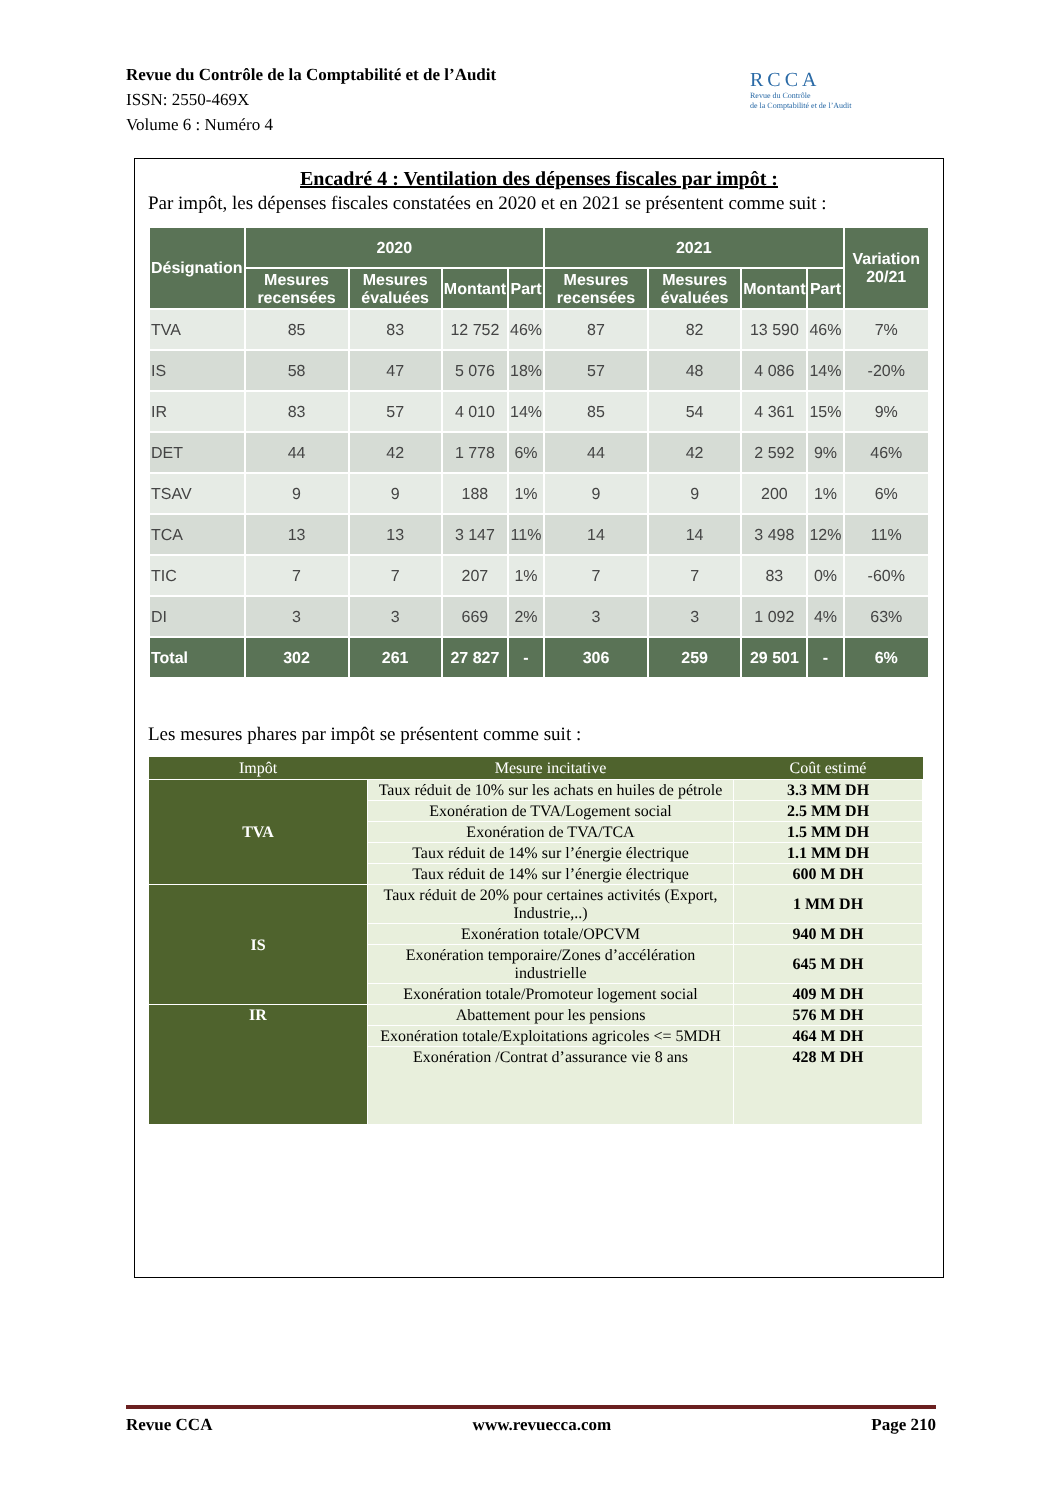Revue du Contrôle de la Comptabilité et de l’Audit
ISSN: 2550-469X
Volume 6 : Numéro 4
RCCA
Revue du Contrôle
de la Comptabilité et de l’Audit
Encadré 4 : Ventilation des dépenses fiscales par impôt :
Par impôt, les dépenses fiscales constatées en 2020 et en 2021 se présentent comme suit :
| Désignation | 2020 | | | | 2021 | | | | Variation 20/21 |
| --- | --- | --- | --- | --- | --- | --- | --- | --- | --- |
| | Mesures recensées | Mesures évaluées | Montant | Part | Mesures recensées | Mesures évaluées | Montant | Part | |
| TVA | 85 | 83 | 12 752 | 46% | 87 | 82 | 13 590 | 46% | 7% |
| IS | 58 | 47 | 5 076 | 18% | 57 | 48 | 4 086 | 14% | -20% |
| IR | 83 | 57 | 4 010 | 14% | 85 | 54 | 4 361 | 15% | 9% |
| DET | 44 | 42 | 1 778 | 6% | 44 | 42 | 2 592 | 9% | 46% |
| TSAV | 9 | 9 | 188 | 1% | 9 | 9 | 200 | 1% | 6% |
| TCA | 13 | 13 | 3 147 | 11% | 14 | 14 | 3 498 | 12% | 11% |
| TIC | 7 | 7 | 207 | 1% | 7 | 7 | 83 | 0% | -60% |
| DI | 3 | 3 | 669 | 2% | 3 | 3 | 1 092 | 4% | 63% |
| Total | 302 | 261 | 27 827 | - | 306 | 259 | 29 501 | - | 6% |
Les mesures phares par impôt se présentent comme suit :
| Impôt | Mesure incitative | Coût estimé |
| --- | --- | --- |
| TVA | Taux réduit de 10% sur les achats en huiles de pétrole | 3.3 MM DH |
| | Exonération de TVA/Logement social | 2.5 MM DH |
| | Exonération de TVA/TCA | 1.5 MM DH |
| | Taux réduit de 14% sur l’énergie électrique | 1.1 MM DH |
| | Taux réduit de 14% sur l’énergie électrique | 600 M DH |
| IS | Taux réduit de 20% pour certaines activités (Export, Industrie,..) | 1 MM DH |
| | Exonération totale/OPCVM | 940 M DH |
| | Exonération temporaire/Zones d’accélération industrielle | 645 M DH |
| | Exonération totale/Promoteur logement social | 409 M DH |
| IR | Abattement pour les pensions | 576 M DH |
| | Exonération totale/Exploitations agricoles <= 5MDH | 464 M DH |
| | Exonération /Contrat d’assurance vie 8 ans | 428 M DH |
Revue CCA www.revuecca.com Page 210